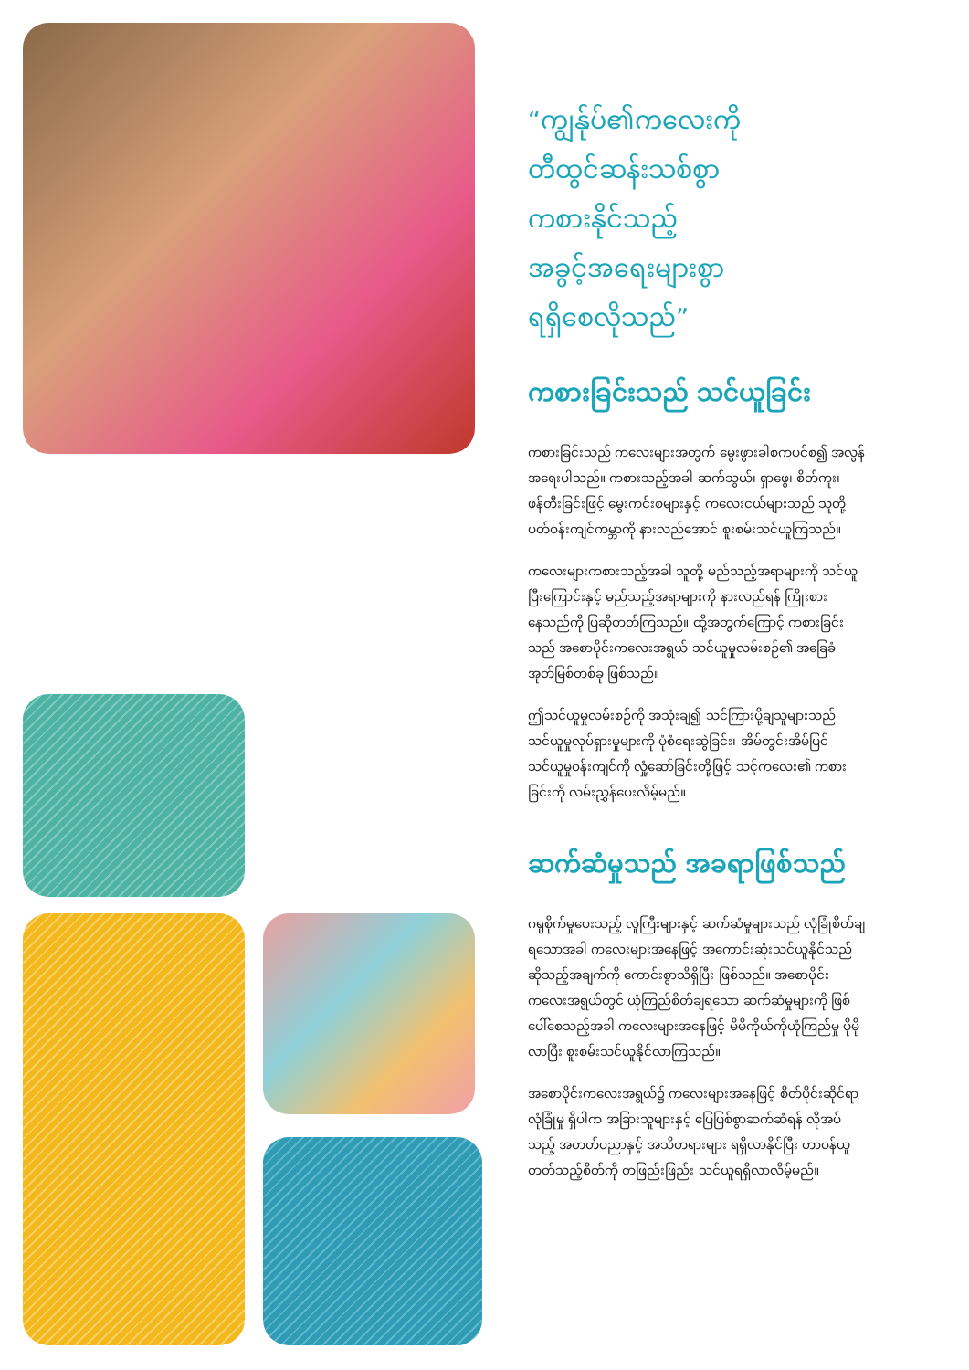“ကျွန်ုပ်၏ကလေးကို
တီထွင်ဆန်းသစ်စွာ
ကစားနိုင်သည့်
အခွင့်အရေးများစွာ
ရရှိစေလိုသည်”
ကစားခြင်းသည် သင်ယူခြင်း
ကစားခြင်းသည် ကလေးများအတွက် မွေးဖွားခါစကပင်စ၍ အလွန်အရေးပါသည်။ ကစားသည့်အခါ ဆက်သွယ်၊ ရှာဖွေ၊ စိတ်ကူး၊ ဖန်တီးခြင်းဖြင့် မွေးကင်းစများနှင့် ကလေးငယ်များသည် သူတို့ပတ်ဝန်းကျင်ကမ္ဘာကို နားလည်အောင် စူးစမ်းသင်ယူကြသည်။
ကလေးများကစားသည့်အခါ သူတို့ မည်သည့်အရာများကို သင်ယူပြီးကြောင်းနှင့် မည်သည့်အရာများကို နားလည်ရန် ကြိုးစားနေသည်ကို ပြဆိုတတ်ကြသည်။ ထို့အတွက်ကြောင့် ကစားခြင်းသည် အစောပိုင်းကလေးအရွယ် သင်ယူမှုလမ်းစဉ်၏ အခြေခံအုတ်မြစ်တစ်ခု ဖြစ်သည်။
ဤသင်ယူမှုလမ်းစဉ်ကို အသုံးချ၍ သင်ကြားပို့ချသူများသည် သင်ယူမှုလုပ်ရှားမှုများကို ပုံစံရေးဆွဲခြင်း၊ အိမ်တွင်းအိမ်ပြင် သင်ယူမှုဝန်းကျင်ကို လှုံ့ဆော်ခြင်းတို့ဖြင့် သင့်ကလေး၏ ကစားခြင်းကို လမ်းညွှန်ပေးလိမ့်မည်။
ဆက်ဆံမှုသည် အခရာဖြစ်သည်
ဂရုစိုက်မှုပေးသည့် လူကြီးများနှင့် ဆက်ဆံမှုများသည် လုံခြုံစိတ်ချရသောအခါ ကလေးများအနေဖြင့် အကောင်းဆုံးသင်ယူနိုင်သည် ဆိုသည့်အချက်ကို ကောင်းစွာသိရှိပြီး ဖြစ်သည်။ အစောပိုင်းကလေးအရွယ်တွင် ယုံကြည်စိတ်ချရသော ဆက်ဆံမှုများကို ဖြစ်ပေါ်စေသည့်အခါ ကလေးများအနေဖြင့် မိမိကိုယ်ကိုယုံကြည်မှု ပိုမိုလာပြီး စူးစမ်းသင်ယူနိုင်လာကြသည်။
အစောပိုင်းကလေးအရွယ်၌ ကလေးများအနေဖြင့် စိတ်ပိုင်းဆိုင်ရာလုံခြုံမှု ရှိပါက အခြားသူများနှင့် ပြေပြစ်စွာဆက်ဆံရန် လိုအပ်သည့် အတတ်ပညာနှင့် အသိတရားများ ရရှိလာနိုင်ပြီး တာဝန်ယူတတ်သည့်စိတ်ကို တဖြည်းဖြည်း သင်ယူရရှိလာလိမ့်မည်။